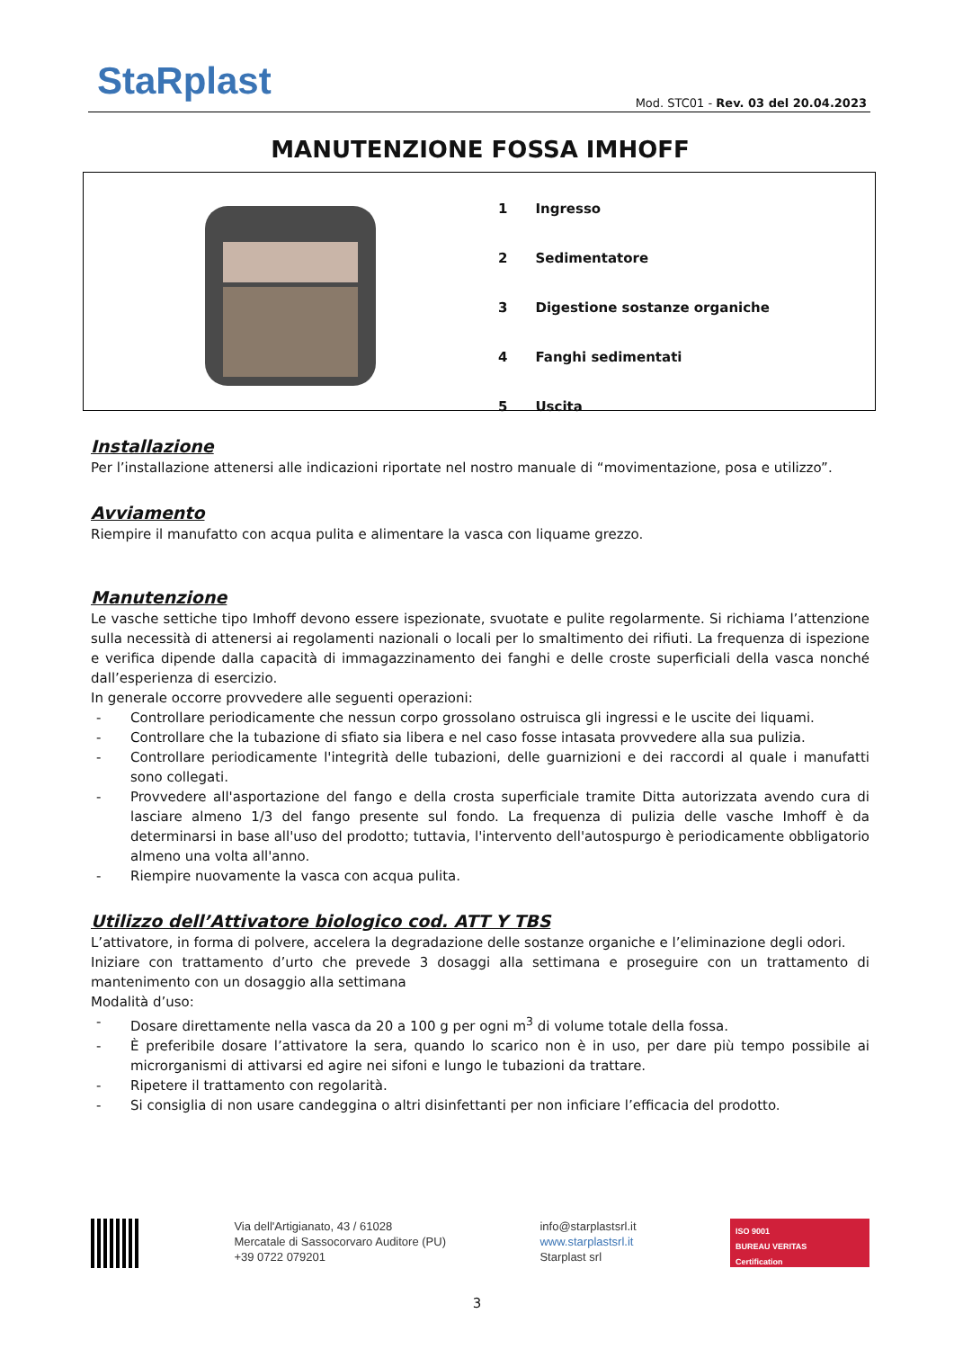StaRplast
Mod. STC01 - Rev. 03 del 20.04.2023
MANUTENZIONE FOSSA IMHOFF
| 1 | Ingresso |
| 2 | Sedimentatore |
| 3 | Digestione sostanze organiche |
| 4 | Fanghi sedimentati |
| 5 | Uscita |
Installazione
Per l’installazione attenersi alle indicazioni riportate nel nostro manuale di “movimentazione, posa e utilizzo”.
Avviamento
Riempire il manufatto con acqua pulita e alimentare la vasca con liquame grezzo.
Manutenzione
Le vasche settiche tipo Imhoff devono essere ispezionate, svuotate e pulite regolarmente. Si richiama l’attenzione sulla necessità di attenersi ai regolamenti nazionali o locali per lo smaltimento dei rifiuti. La frequenza di ispezione e verifica dipende dalla capacità di immagazzinamento dei fanghi e delle croste superficiali della vasca nonché dall’esperienza di esercizio.
In generale occorre provvedere alle seguenti operazioni:
- Controllare periodicamente che nessun corpo grossolano ostruisca gli ingressi e le uscite dei liquami.
- Controllare che la tubazione di sfiato sia libera e nel caso fosse intasata provvedere alla sua pulizia.
- Controllare periodicamente l'integrità delle tubazioni, delle guarnizioni e dei raccordi al quale i manufatti sono collegati.
- Provvedere all'asportazione del fango e della crosta superficiale tramite Ditta autorizzata avendo cura di lasciare almeno 1/3 del fango presente sul fondo. La frequenza di pulizia delle vasche Imhoff è da determinarsi in base all'uso del prodotto; tuttavia, l'intervento dell'autospurgo è periodicamente obbligatorio almeno una volta all'anno.
- Riempire nuovamente la vasca con acqua pulita.
Utilizzo dell’Attivatore biologico cod. ATT Y TBS
L’attivatore, in forma di polvere, accelera la degradazione delle sostanze organiche e l’eliminazione degli odori.
Iniziare con trattamento d’urto che prevede 3 dosaggi alla settimana e proseguire con un trattamento di mantenimento con un dosaggio alla settimana
Modalità d’uso:
- Dosare direttamente nella vasca da 20 a 100 g per ogni m<sup>3</sup> di volume totale della fossa.
- È preferibile dosare l’attivatore la sera, quando lo scarico non è in uso, per dare più tempo possibile ai microrganismi di attivarsi ed agire nei sifoni e lungo le tubazioni da trattare.
- Ripetere il trattamento con regolarità.
- Si consiglia di non usare candeggina o altri disinfettanti per non inficiare l’efficacia del prodotto.
Via dell'Artigianato, 43 / 61028
Mercatale di Sassocorvaro Auditore (PU)
+39 0722 079201
info@starplastsrl.it
www.starplastsrl.it
Starplast srl
ISO 9001
BUREAU VERITAS
Certification
3